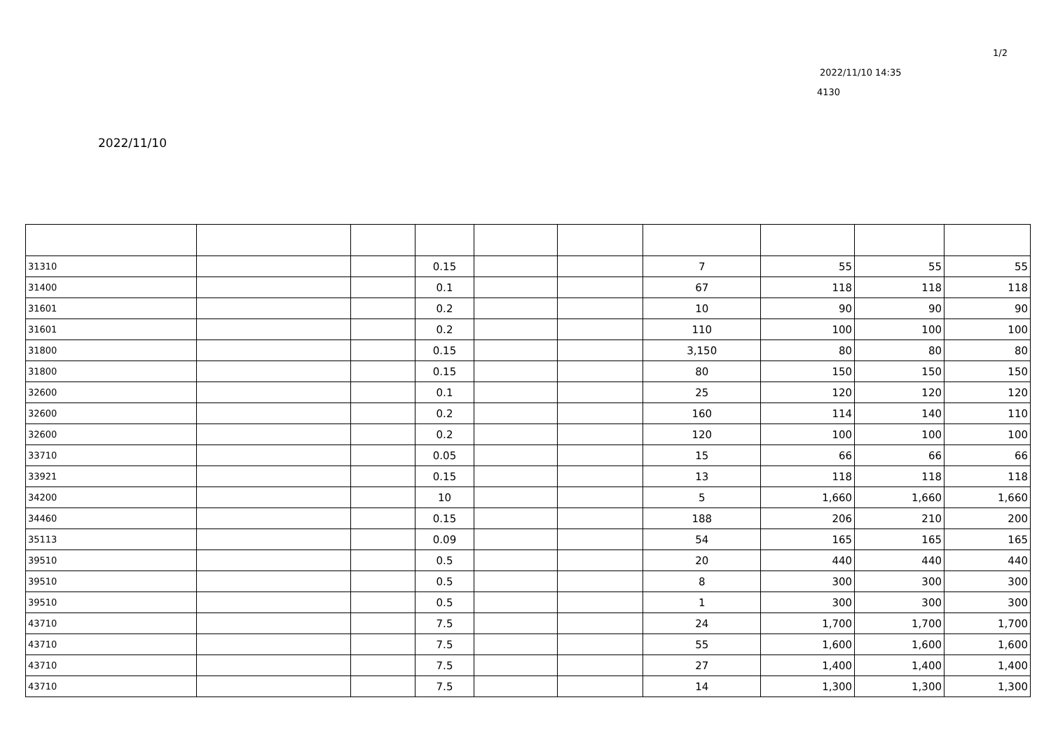1/2
2022/11/10 14:35
4130
2022/11/10
| 31310 | | | 0.15 | | | 7 | 55 | 55 | 55 |
| 31400 | | | 0.1 | | | 67 | 118 | 118 | 118 |
| 31601 | | | 0.2 | | | 10 | 90 | 90 | 90 |
| 31601 | | | 0.2 | | | 110 | 100 | 100 | 100 |
| 31800 | | | 0.15 | | | 3,150 | 80 | 80 | 80 |
| 31800 | | | 0.15 | | | 80 | 150 | 150 | 150 |
| 32600 | | | 0.1 | | | 25 | 120 | 120 | 120 |
| 32600 | | | 0.2 | | | 160 | 114 | 140 | 110 |
| 32600 | | | 0.2 | | | 120 | 100 | 100 | 100 |
| 33710 | | | 0.05 | | | 15 | 66 | 66 | 66 |
| 33921 | | | 0.15 | | | 13 | 118 | 118 | 118 |
| 34200 | | | 10 | | | 5 | 1,660 | 1,660 | 1,660 |
| 34460 | | | 0.15 | | | 188 | 206 | 210 | 200 |
| 35113 | | | 0.09 | | | 54 | 165 | 165 | 165 |
| 39510 | | | 0.5 | | | 20 | 440 | 440 | 440 |
| 39510 | | | 0.5 | | | 8 | 300 | 300 | 300 |
| 39510 | | | 0.5 | | | 1 | 300 | 300 | 300 |
| 43710 | | | 7.5 | | | 24 | 1,700 | 1,700 | 1,700 |
| 43710 | | | 7.5 | | | 55 | 1,600 | 1,600 | 1,600 |
| 43710 | | | 7.5 | | | 27 | 1,400 | 1,400 | 1,400 |
| 43710 | | | 7.5 | | | 14 | 1,300 | 1,300 | 1,300 |